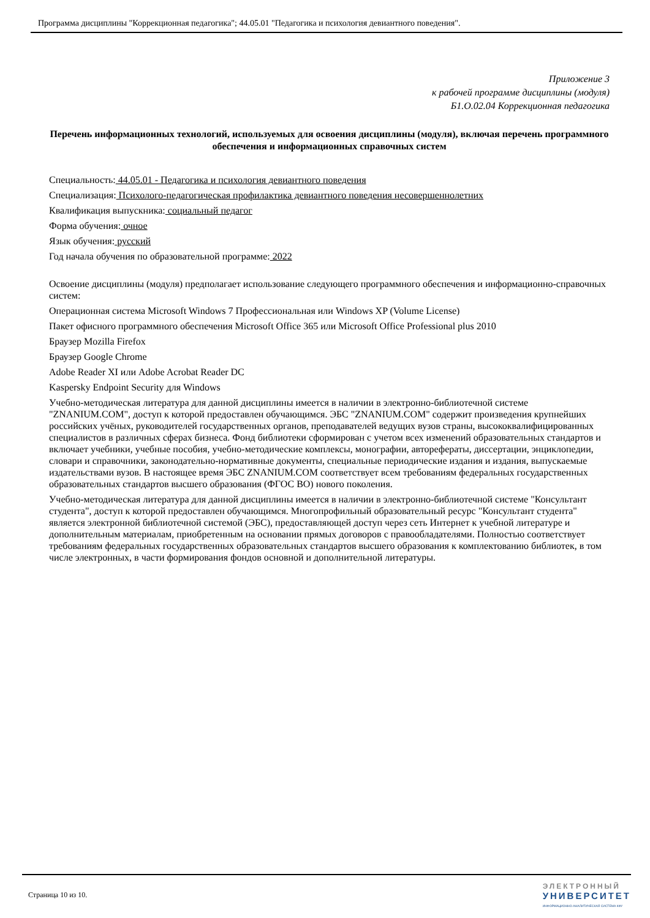Программа дисциплины "Коррекционная педагогика"; 44.05.01 "Педагогика и психология девиантного поведения".
Приложение 3
к рабочей программе дисциплины (модуля)
Б1.О.02.04 Коррекционная педагогика
Перечень информационных технологий, используемых для освоения дисциплины (модуля), включая перечень программного обеспечения и информационных справочных систем
Специальность: 44.05.01 - Педагогика и психология девиантного поведения
Специализация: Психолого-педагогическая профилактика девиантного поведения несовершеннолетних
Квалификация выпускника: социальный педагог
Форма обучения: очное
Язык обучения: русский
Год начала обучения по образовательной программе: 2022
Освоение дисциплины (модуля) предполагает использование следующего программного обеспечения и информационно-справочных систем:
Операционная система Microsoft Windows 7 Профессиональная или Windows XP (Volume License)
Пакет офисного программного обеспечения Microsoft Office 365 или Microsoft Office Professional plus 2010
Браузер Mozilla Firefox
Браузер Google Chrome
Adobe Reader XI или Adobe Acrobat Reader DC
Kaspersky Endpoint Security для Windows
Учебно-методическая литература для данной дисциплины имеется в наличии в электронно-библиотечной системе "ZNANIUM.COM", доступ к которой предоставлен обучающимся. ЭБС "ZNANIUM.COM" содержит произведения крупнейших российских учёных, руководителей государственных органов, преподавателей ведущих вузов страны, высококвалифицированных специалистов в различных сферах бизнеса. Фонд библиотеки сформирован с учетом всех изменений образовательных стандартов и включает учебники, учебные пособия, учебно-методические комплексы, монографии, авторефераты, диссертации, энциклопедии, словари и справочники, законодательно-нормативные документы, специальные периодические издания и издания, выпускаемые издательствами вузов. В настоящее время ЭБС ZNANIUM.COM соответствует всем требованиям федеральных государственных образовательных стандартов высшего образования (ФГОС ВО) нового поколения.
Учебно-методическая литература для данной дисциплины имеется в наличии в электронно-библиотечной системе "Консультант студента", доступ к которой предоставлен обучающимся. Многопрофильный образовательный ресурс "Консультант студента" является электронной библиотечной системой (ЭБС), предоставляющей доступ через сеть Интернет к учебной литературе и дополнительным материалам, приобретенным на основании прямых договоров с правообладателями. Полностью соответствует требованиям федеральных государственных образовательных стандартов высшего образования к комплектованию библиотек, в том числе электронных, в части формирования фондов основной и дополнительной литературы.
Страница 10 из 10.
ЭЛЕКТРОННЫЙ
УНИВЕРСИТЕТ
ИНФОРМАЦИОННО-АНАЛИТИЧЕСКАЯ СИСТЕМА КФУ